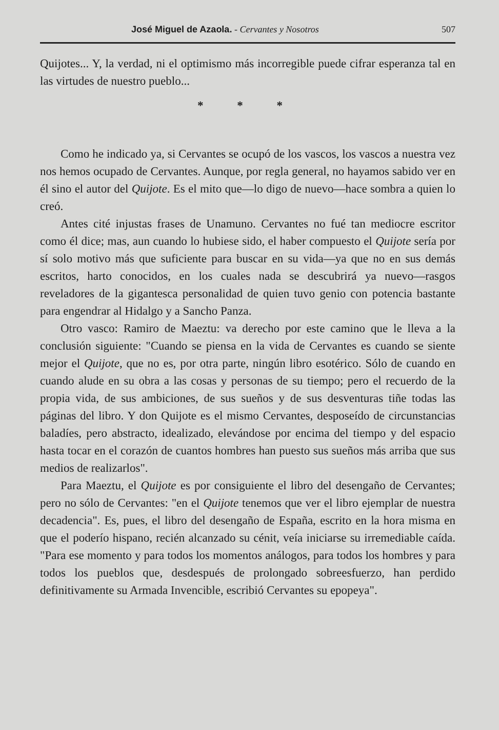José Miguel de Azaola. - Cervantes y Nosotros 507
Quijotes... Y, la verdad, ni el optimismo más incorregible puede cifrar esperanza tal en las virtudes de nuestro pueblo...
* * *
Como he indicado ya, si Cervantes se ocupó de los vascos, los vascos a nuestra vez nos hemos ocupado de Cervantes. Aunque, por regla general, no hayamos sabido ver en él sino el autor del Quijote. Es el mito que—lo digo de nuevo—hace sombra a quien lo creó.
Antes cité injustas frases de Unamuno. Cervantes no fué tan mediocre escritor como él dice; mas, aun cuando lo hubiese sido, el haber compuesto el Quijote sería por sí solo motivo más que suficiente para buscar en su vida—ya que no en sus demás escritos, harto conocidos, en los cuales nada se descubrirá ya nuevo—rasgos reveladores de la gigantesca personalidad de quien tuvo genio con potencia bastante para engendrar al Hidalgo y a Sancho Panza.
Otro vasco: Ramiro de Maeztu: va derecho por este camino que le lleva a la conclusión siguiente: "Cuando se piensa en la vida de Cervantes es cuando se siente mejor el Quijote, que no es, por otra parte, ningún libro esotérico. Sólo de cuando en cuando alude en su obra a las cosas y personas de su tiempo; pero el recuerdo de la propia vida, de sus ambiciones, de sus sueños y de sus desventuras tiñe todas las páginas del libro. Y don Quijote es el mismo Cervantes, desposeído de circunstancias baladíes, pero abstracto, idealizado, elevándose por encima del tiempo y del espacio hasta tocar en el corazón de cuantos hombres han puesto sus sueños más arriba que sus medios de realizarlos".
Para Maeztu, el Quijote es por consiguiente el libro del desengaño de Cervantes; pero no sólo de Cervantes: "en el Quijote tenemos que ver el libro ejemplar de nuestra decadencia". Es, pues, el libro del desengaño de España, escrito en la hora misma en que el poderío hispano, recién alcanzado su cénit, veía iniciarse su irremediable caída. "Para ese momento y para todos los momentos análogos, para todos los hombres y para todos los pueblos que, desdespués de prolongado sobreesfuerzo, han perdido definitivamente su Armada Invencible, escribió Cervantes su epopeya".